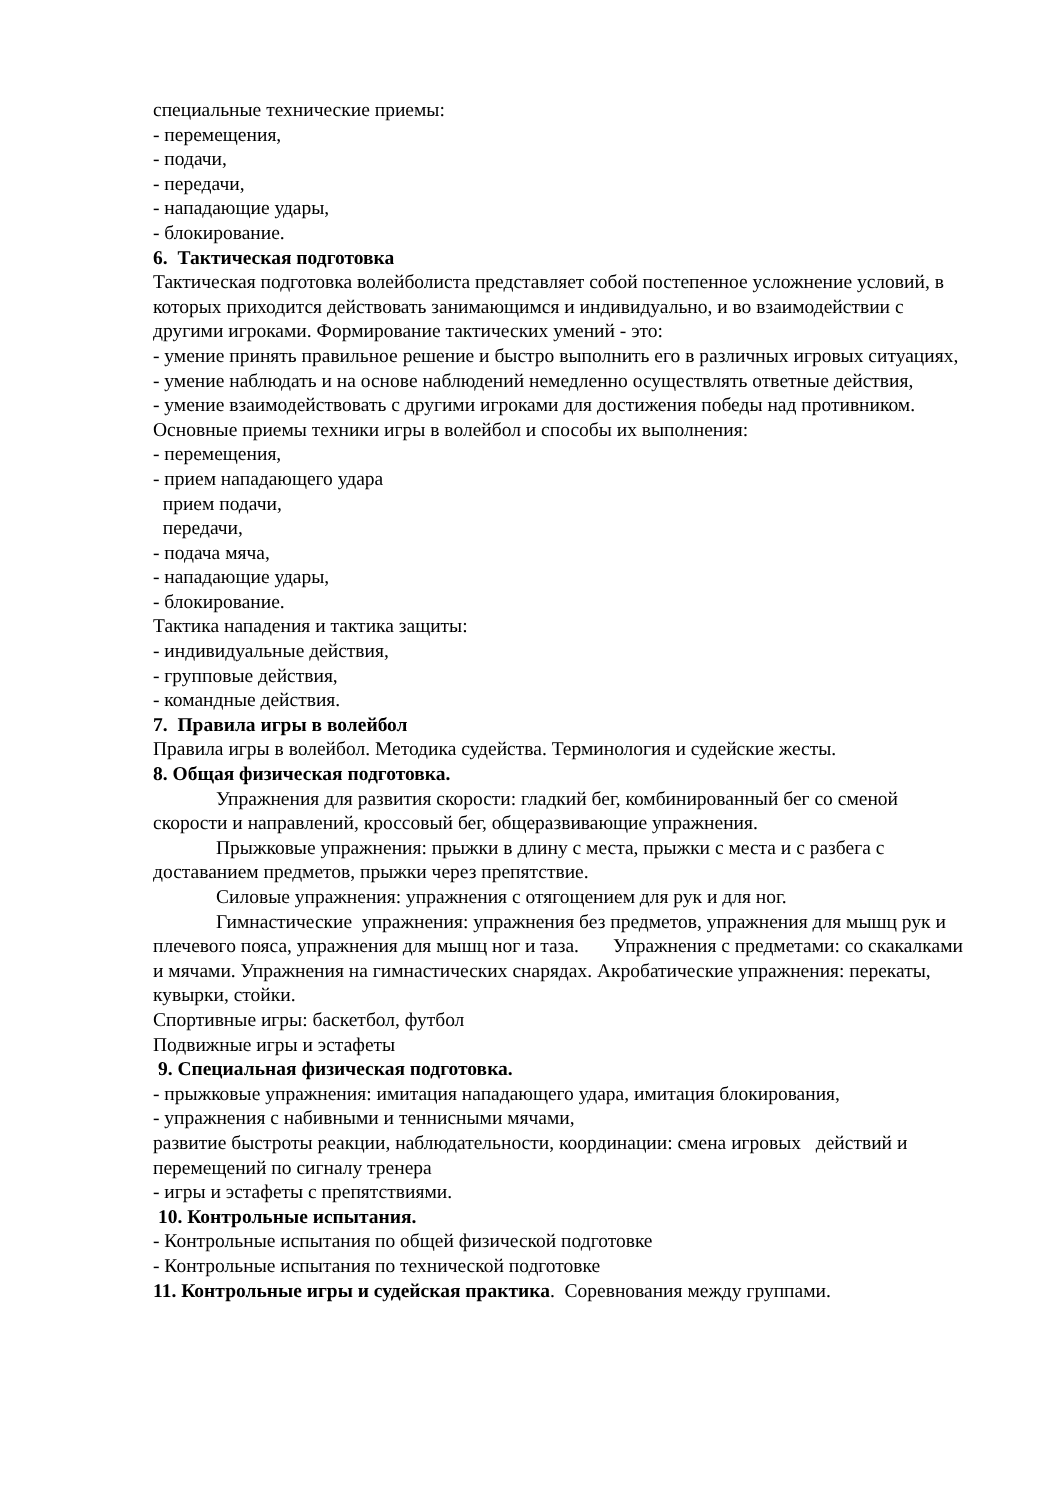специальные технические приемы:
- перемещения,
- подачи,
- передачи,
- нападающие удары,
- блокирование.
6. Тактическая подготовка
Тактическая подготовка волейболиста представляет собой постепенное усложнение условий, в которых приходится действовать занимающимся и индивидуально, и во взаимодействии с другими игроками. Формирование тактических умений - это:
- умение принять правильное решение и быстро выполнить его в различных игровых ситуациях,
- умение наблюдать и на основе наблюдений немедленно осуществлять ответные действия,
- умение взаимодействовать с другими игроками для достижения победы над противником.
Основные приемы техники игры в волейбол и способы их выполнения:
- перемещения,
- прием нападающего удара
прием подачи,
передачи,
- подача мяча,
- нападающие удары,
- блокирование.
Тактика нападения и тактика защиты:
- индивидуальные действия,
- групповые действия,
- командные действия.
7. Правила игры в волейбол
Правила игры в волейбол. Методика судейства. Терминология и судейские жесты.
8. Общая физическая подготовка.
Упражнения для развития скорости: гладкий бег, комбинированный бег со сменой скорости и направлений, кроссовый бег, общеразвивающие упражнения.
Прыжковые упражнения: прыжки в длину с места, прыжки с места и с разбега с доставанием предметов, прыжки через препятствие.
Силовые упражнения: упражнения с отягощением для рук и для ног.
Гимнастические упражнения: упражнения без предметов, упражнения для мышц рук и плечевого пояса, упражнения для мышц ног и таза. Упражнения с предметами: со скакалками и мячами. Упражнения на гимнастических снарядах. Акробатические упражнения: перекаты, кувырки, стойки.
Спортивные игры: баскетбол, футбол
Подвижные игры и эстафеты
9. Специальная физическая подготовка.
- прыжковые упражнения: имитация нападающего удара, имитация блокирования,
- упражнения с набивными и теннисными мячами,
развитие быстроты реакции, наблюдательности, координации: смена игровых действий и перемещений по сигналу тренера
- игры и эстафеты с препятствиями.
10. Контрольные испытания.
- Контрольные испытания по общей физической подготовке
- Контрольные испытания по технической подготовке
11. Контрольные игры и судейская практика. Соревнования между группами.